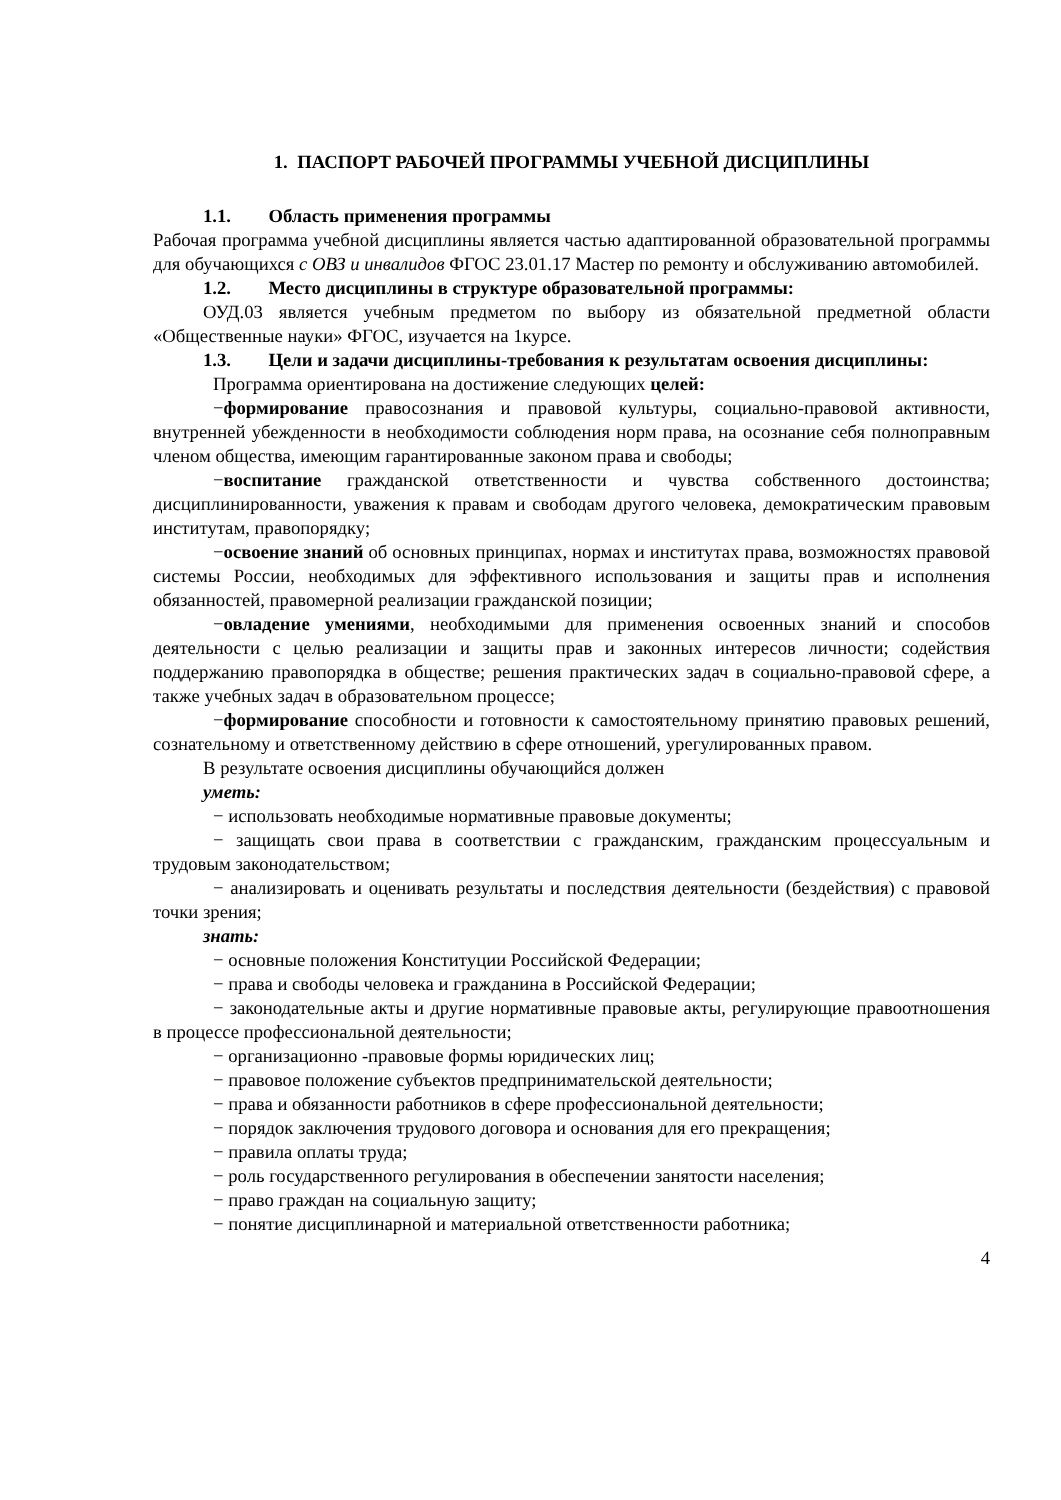1. ПАСПОРТ РАБОЧЕЙ ПРОГРАММЫ УЧЕБНОЙ ДИСЦИПЛИНЫ
1.1. Область применения программы
Рабочая программа учебной дисциплины является частью адаптированной образовательной программы для обучающихся с ОВЗ и инвалидов ФГОС 23.01.17 Мастер по ремонту и обслуживанию автомобилей.
1.2. Место дисциплины в структуре образовательной программы:
ОУД.03 является учебным предметом по выбору из обязательной предметной области «Общественные науки» ФГОС, изучается на 1курсе.
1.3. Цели и задачи дисциплины-требования к результатам освоения дисциплины:
Программа ориентирована на достижение следующих целей:
−формирование правосознания и правовой культуры, социально-правовой активности, внутренней убежденности в необходимости соблюдения норм права, на осознание себя полноправным членом общества, имеющим гарантированные законом права и свободы;
−воспитание гражданской ответственности и чувства собственного достоинства; дисциплинированности, уважения к правам и свободам другого человека, демократическим правовым институтам, правопорядку;
−освоение знаний об основных принципах, нормах и институтах права, возможностях правовой системы России, необходимых для эффективного использования и защиты прав и исполнения обязанностей, правомерной реализации гражданской позиции;
−овладение умениями, необходимыми для применения освоенных знаний и способов деятельности с целью реализации и защиты прав и законных интересов личности; содействия поддержанию правопорядка в обществе; решения практических задач в социально-правовой сфере, а также учебных задач в образовательном процессе;
−формирование способности и готовности к самостоятельному принятию правовых решений, сознательному и ответственному действию в сфере отношений, урегулированных правом.
В результате освоения дисциплины обучающийся должен
уметь:
− использовать необходимые нормативные правовые документы;
− защищать свои права в соответствии с гражданским, гражданским процессуальным и трудовым законодательством;
− анализировать и оценивать результаты и последствия деятельности (бездействия) с правовой точки зрения;
знать:
− основные положения Конституции Российской Федерации;
− права и свободы человека и гражданина в Российской Федерации;
− законодательные акты и другие нормативные правовые акты, регулирующие правоотношения в процессе профессиональной деятельности;
− организационно -правовые формы юридических лиц;
− правовое положение субъектов предпринимательской деятельности;
− права и обязанности работников в сфере профессиональной деятельности;
− порядок заключения трудового договора и основания для его прекращения;
− правила оплаты труда;
− роль государственного регулирования в обеспечении занятости населения;
− право граждан на социальную защиту;
− понятие дисциплинарной и материальной ответственности работника;
4